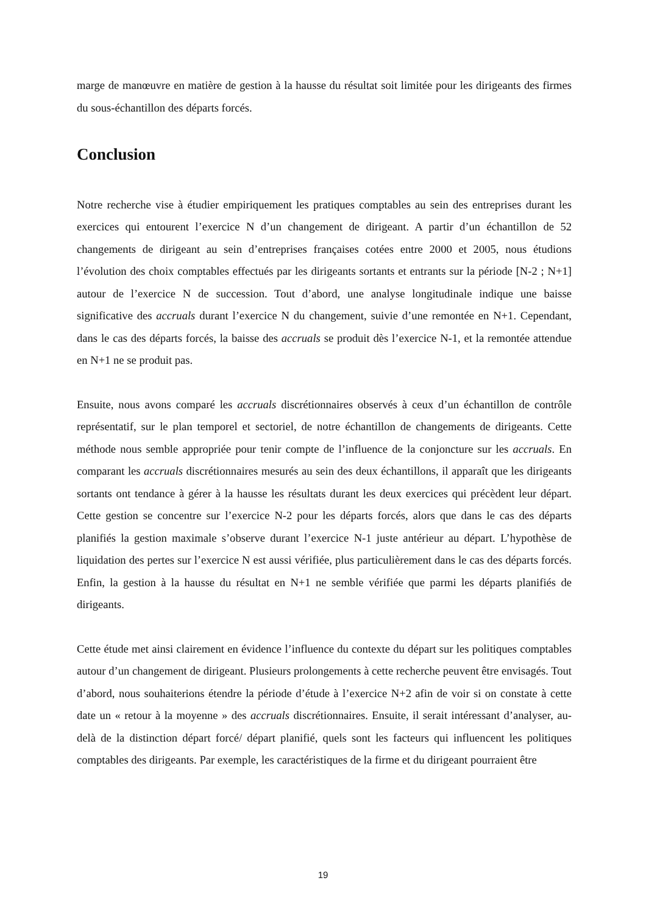marge de manœuvre en matière de gestion à la hausse du résultat soit limitée pour les dirigeants des firmes du sous-échantillon des départs forcés.
Conclusion
Notre recherche vise à étudier empiriquement les pratiques comptables au sein des entreprises durant les exercices qui entourent l’exercice N d’un changement de dirigeant. A partir d’un échantillon de 52 changements de dirigeant au sein d’entreprises françaises cotées entre 2000 et 2005, nous étudions l’évolution des choix comptables effectués par les dirigeants sortants et entrants sur la période [N-2 ; N+1] autour de l’exercice N de succession. Tout d’abord, une analyse longitudinale indique une baisse significative des accruals durant l’exercice N du changement, suivie d’une remontée en N+1. Cependant, dans le cas des départs forcés, la baisse des accruals se produit dès l’exercice N-1, et la remontée attendue en N+1 ne se produit pas.
Ensuite, nous avons comparé les accruals discrétionnaires observés à ceux d’un échantillon de contrôle représentatif, sur le plan temporel et sectoriel, de notre échantillon de changements de dirigeants. Cette méthode nous semble appropriée pour tenir compte de l’influence de la conjoncture sur les accruals. En comparant les accruals discrétionnaires mesurés au sein des deux échantillons, il apparaît que les dirigeants sortants ont tendance à gérer à la hausse les résultats durant les deux exercices qui précèdent leur départ. Cette gestion se concentre sur l’exercice N-2 pour les départs forcés, alors que dans le cas des départs planifiés la gestion maximale s’observe durant l’exercice N-1 juste antérieur au départ. L’hypothèse de liquidation des pertes sur l’exercice N est aussi vérifiée, plus particulièrement dans le cas des départs forcés. Enfin, la gestion à la hausse du résultat en N+1 ne semble vérifiée que parmi les départs planifiés de dirigeants.
Cette étude met ainsi clairement en évidence l’influence du contexte du départ sur les politiques comptables autour d’un changement de dirigeant. Plusieurs prolongements à cette recherche peuvent être envisagés. Tout d’abord, nous souhaiterions étendre la période d’étude à l’exercice N+2 afin de voir si on constate à cette date un « retour à la moyenne » des accruals discrétionnaires. Ensuite, il serait intéressant d’analyser, au-delà de la distinction départ forcé/ départ planifié, quels sont les facteurs qui influencent les politiques comptables des dirigeants. Par exemple, les caractéristiques de la firme et du dirigeant pourraient être
19